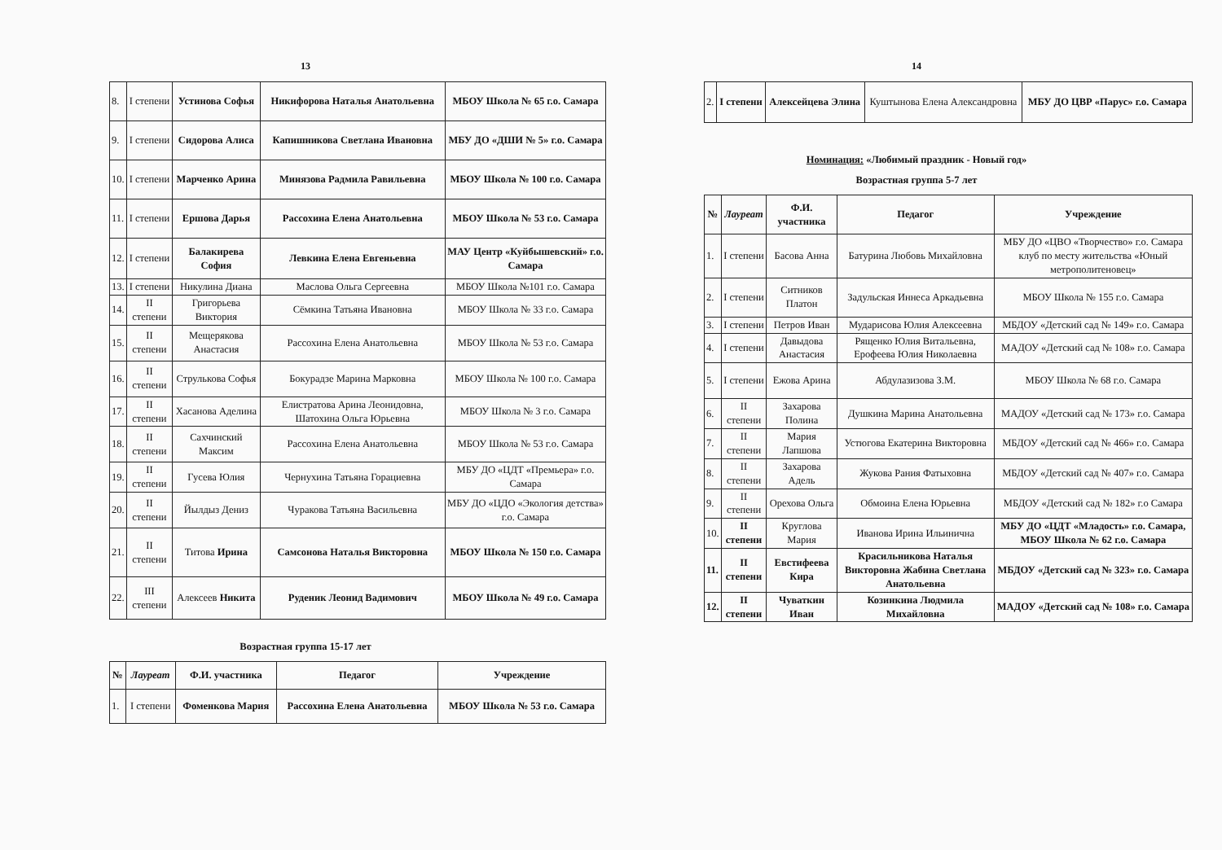13
| 8. | I степени | Устинова Софья | Никифорова Наталья Анатольевна | МБОУ Школа № 65 г.о. Самара |
| 9. | I степени | Сидорова Алиса | Капишникова Светлана Ивановна | МБУ ДО «ДШИ № 5» г.о. Самара |
| 10. | I степени | Марченко Арина | Минязова Радмила Равильевна | МБОУ Школа № 100 г.о. Самара |
| 11. | I степени | Ершова Дарья | Рассохина Елена Анатольевна | МБОУ Школа № 53 г.о. Самара |
| 12. | I степени | Балакирева София | Левкина Елена Евгеньевна | МАУ Центр «Куйбышевский» г.о. Самара |
| 13. | I степени | Никулина Диана | Маслова Ольга Сергеевна | МБОУ Школа №101 г.о. Самара |
| 14. | II степени | Григорьева Виктория | Сёмкина Татьяна Ивановна | МБОУ Школа № 33 г.о. Самара |
| 15. | II степени | Мещерякова Анастасия | Рассохина Елена Анатольевна | МБОУ Школа № 53 г.о. Самара |
| 16. | II степени | Струлькова Софья | Бокурадзе Марина Марковна | МБОУ Школа № 100 г.о. Самара |
| 17. | II степени | Хасанова Аделина | Елистратова Арина Леонидовна, Шатохина Ольга Юрьевна | МБОУ Школа № 3 г.о. Самара |
| 18. | II степени | Сахчинский Максим | Рассохина Елена Анатольевна | МБОУ Школа № 53 г.о. Самара |
| 19. | II степени | Гусева Юлия | Чернухина Татьяна Горациевна | МБУ ДО «ЦДТ «Премьера» г.о. Самара |
| 20. | II степени | Йылдыз Дениз | Чуракова Татьяна Васильевна | МБУ ДО «ЦДО «Экология детства» г.о. Самара |
| 21. | II степени | Титова Ирина | Самсонова Наталья Викторовна | МБОУ Школа № 150 г.о. Самара |
| 22. | III степени | Алексеев Никита | Руденик Леонид Вадимович | МБОУ Школа № 49 г.о. Самара |
Возрастная группа 15-17 лет
| № | Лауреат | Ф.И. участника | Педагог | Учреждение |
| --- | --- | --- | --- | --- |
| 1. | I степени | Фоменкова Мария | Рассохина Елена Анатольевна | МБОУ Школа № 53 г.о. Самара |
14
| 2. | I степени | Алексейцева Элина | Куштынова Елена Александровна | МБУ ДО ЦВР «Парус» г.о. Самара |
Номинация: «Любимый праздник - Новый год»
Возрастная группа 5-7 лет
| № | Лауреат | Ф.И. участника | Педагог | Учреждение |
| --- | --- | --- | --- | --- |
| 1. | I степени | Басова Анна | Батурина Любовь Михайловна | МБУ ДО «ЦВО «Творчество» г.о. Самара клуб по месту жительства «Юный метрополитеновец» |
| 2. | I степени | Ситников Платон | Задульская Иннеса Аркадьевна | МБОУ Школа № 155 г.о. Самара |
| 3. | I степени | Петров Иван | Мударисова Юлия Алексеевна | МБДОУ «Детский сад № 149» г.о. Самара |
| 4. | I степени | Давыдова Анастасия | Рященко Юлия Витальевна, Ерофеева Юлия Николаевна | МАДОУ «Детский сад № 108» г.о. Самара |
| 5. | I степени | Ежова Арина | Абдулазизова З.М. | МБОУ Школа № 68 г.о. Самара |
| 6. | II степени | Захарова Полина | Душкина Марина Анатольевна | МАДОУ «Детский сад № 173» г.о. Самара |
| 7. | II степени | Мария Лапшова | Устюгова Екатерина Викторовна | МБДОУ «Детский сад № 466» г.о. Самара |
| 8. | II степени | Захарова Адель | Жукова Рания Фатыховна | МБДОУ «Детский сад № 407» г.о. Самара |
| 9. | II степени | Орехова Ольга | Обмоина Елена Юрьевна | МБДОУ «Детский сад № 182» г.о Самара |
| 10. | II степени | Круглова Мария | Иванова Ирина Ильинична | МБУ ДО «ЦДТ «Младость» г.о. Самара, МБОУ Школа № 62 г.о. Самара |
| 11. | II степени | Евстифеева Кира | Красильникова Наталья Викторовна Жабина Светлана Анатольевна | МБДОУ «Детский сад № 323» г.о. Самара |
| 12. | II степени | Чуваткин Иван | Козинкина Людмила Михайловна | МАДОУ «Детский сад № 108» г.о. Самара |